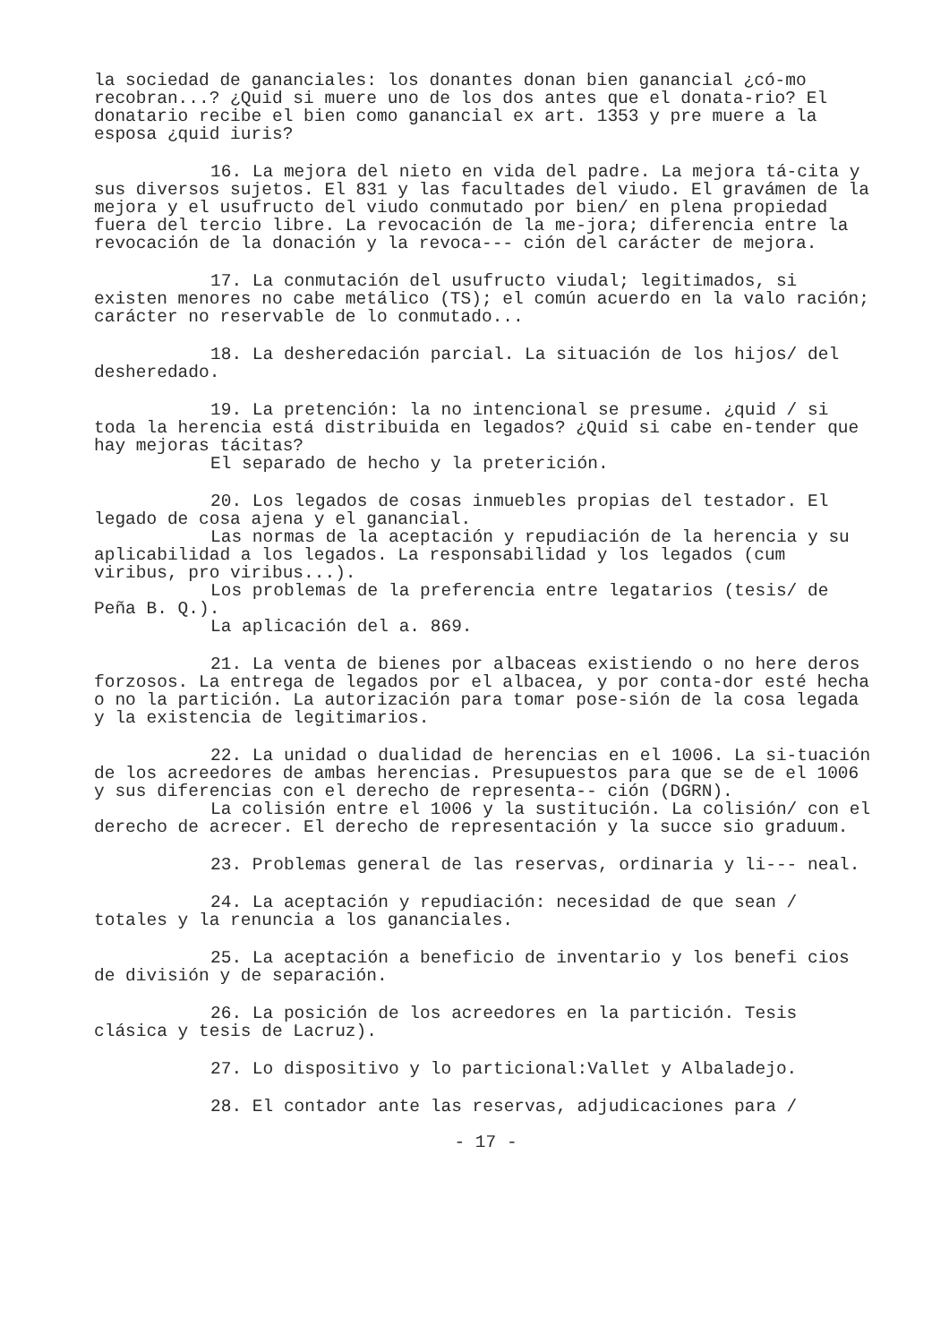la sociedad de gananciales: los donantes donan bien ganancial ¿có-mo recobran...? ¿Quid si muere uno de los dos antes que el donata-rio? El donatario recibe el bien como ganancial ex art. 1353 y pre muere a la esposa ¿quid iuris?
16. La mejora del nieto en vida del padre. La mejora tá-cita y sus diversos sujetos. El 831 y las facultades del viudo. El gravámen de la mejora y el usufructo del viudo conmutado por bien/ en plena propiedad fuera del tercio libre. La revocación de la me-jora; diferencia entre la revocación de la donación y la revoca--- ción del carácter de mejora.
17. La conmutación del usufructo viudal; legitimados, si existen menores no cabe metálico (TS); el común acuerdo en la valo ración; carácter no reservable de lo conmutado...
18. La desheredación parcial. La situación de los hijos/ del desheredado.
19. La pretención: la no intencional se presume. ¿quid / si toda la herencia está distribuida en legados? ¿Quid si cabe en-tender que hay mejoras tácitas?
El separado de hecho y la preterición.
20. Los legados de cosas inmuebles propias del testador. El legado de cosa ajena y el ganancial.
Las normas de la aceptación y repudiación de la herencia y su aplicabilidad a los legados. La responsabilidad y los legados (cum viribus, pro viribus...).
Los problemas de la preferencia entre legatarios (tesis/ de Peña B. Q.).
La aplicación del a. 869.
21. La venta de bienes por albaceas existiendo o no here deros forzosos. La entrega de legados por el albacea, y por conta-dor esté hecha o no la partición. La autorización para tomar pose-sión de la cosa legada y la existencia de legitimarios.
22. La unidad o dualidad de herencias en el 1006. La si-tuación de los acreedores de ambas herencias. Presupuestos para que se de el 1006 y sus diferencias con el derecho de representa-- ción (DGRN).
La colisión entre el 1006 y la sustitución. La colisión/ con el derecho de acrecer. El derecho de representación y la succe sio graduum.
23. Problemas general de las reservas, ordinaria y li--- neal.
24. La aceptación y repudiación: necesidad de que sean / totales y la renuncia a los gananciales.
25. La aceptación a beneficio de inventario y los benefi cios de división y de separación.
26. La posición de los acreedores en la partición. Tesis clásica y tesis de Lacruz).
27. Lo dispositivo y lo particional:Vallet y Albaladejo.
28. El contador ante las reservas, adjudicaciones para /
- 17 -